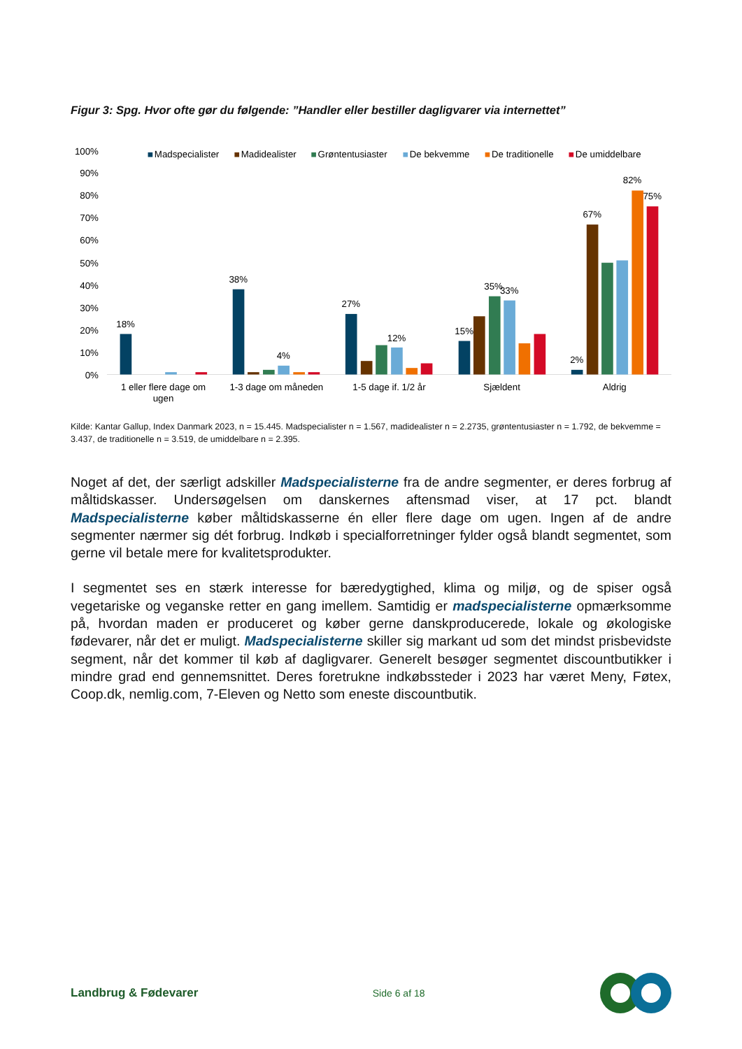Figur 3: Spg. Hvor ofte gør du følgende: ”Handler eller bestiller dagligvarer via internettet”
100%
90%
80%
70%
60%
50%
40%
30%
20%
10%
0%
Madspecialister
Madidealister
Grøntentusiaster
De bekvemme
De traditionelle
De umiddelbare
18%
38%
4%
27%
12%
15%
35%
33%
2%
67%
82%
75%
1 eller flere dage om
ugen
1-3 dage om måneden
1-5 dage if. 1/2 år
Sjældent
Aldrig
Kilde: Kantar Gallup, Index Danmark 2023, n = 15.445. Madspecialister n = 1.567, madidealister n = 2.2735, grøntentusiaster n = 1.792, de bekvemme = 3.437, de traditionelle n = 3.519, de umiddelbare n = 2.395.
Noget af det, der særligt adskiller Madspecialisterne fra de andre segmenter, er deres forbrug af måltidskasser. Undersøgelsen om danskernes aftensmad viser, at 17 pct. blandt Madspecialisterne køber måltidskasserne én eller flere dage om ugen. Ingen af de andre segmenter nærmer sig dét forbrug. Indkøb i specialforretninger fylder også blandt segmentet, som gerne vil betale mere for kvalitetsprodukter.
I segmentet ses en stærk interesse for bæredygtighed, klima og miljø, og de spiser også vegetariske og veganske retter en gang imellem. Samtidig er madspecialisterne opmærksomme på, hvordan maden er produceret og køber gerne danskproducerede, lokale og økologiske fødevarer, når det er muligt. Madspecialisterne skiller sig markant ud som det mindst prisbevidste segment, når det kommer til køb af dagligvarer. Generelt besøger segmentet discountbutikker i mindre grad end gennemsnittet. Deres foretrukne indkøbssteder i 2023 har været Meny, Føtex, Coop.dk, nemlig.com, 7-Eleven og Netto som eneste discountbutik.
Landbrug & Fødevarer
Side 6 af 18